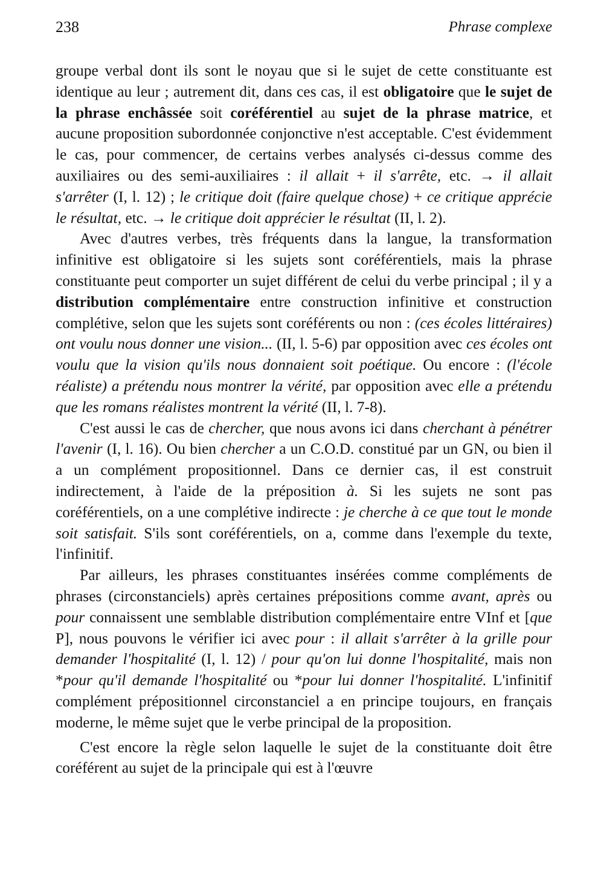238 Phrase complexe
groupe verbal dont ils sont le noyau que si le sujet de cette constituante est identique au leur ; autrement dit, dans ces cas, il est obligatoire que le sujet de la phrase enchâssée soit coréférentiel au sujet de la phrase matrice, et aucune proposition subordonnée conjonctive n'est acceptable. C'est évidemment le cas, pour commencer, de certains verbes analysés ci-dessus comme des auxiliaires ou des semi-auxiliaires : il allait + il s'arrête, etc. → il allait s'arrêter (I, l. 12) ; le critique doit (faire quelque chose) + ce critique apprécie le résultat, etc. → le critique doit apprécier le résultat (II, l. 2).
Avec d'autres verbes, très fréquents dans la langue, la transformation infinitive est obligatoire si les sujets sont coréférentiels, mais la phrase constituante peut comporter un sujet différent de celui du verbe principal ; il y a distribution complémentaire entre construction infinitive et construction complétive, selon que les sujets sont coréférents ou non : (ces écoles littéraires) ont voulu nous donner une vision... (II, l. 5-6) par opposition avec ces écoles ont voulu que la vision qu'ils nous donnaient soit poétique. Ou encore : (l'école réaliste) a prétendu nous montrer la vérité, par opposition avec elle a prétendu que les romans réalistes montrent la vérité (II, l. 7-8).
C'est aussi le cas de chercher, que nous avons ici dans cherchant à pénétrer l'avenir (I, l. 16). Ou bien chercher a un C.O.D. constitué par un GN, ou bien il a un complément propositionnel. Dans ce dernier cas, il est construit indirectement, à l'aide de la préposition à. Si les sujets ne sont pas coréférentiels, on a une complétive indirecte : je cherche à ce que tout le monde soit satisfait. S'ils sont coréférentiels, on a, comme dans l'exemple du texte, l'infinitif.
Par ailleurs, les phrases constituantes insérées comme compléments de phrases (circonstanciels) après certaines prépositions comme avant, après ou pour connaissent une semblable distribution complémentaire entre VInf et [que P], nous pouvons le vérifier ici avec pour : il allait s'arrêter à la grille pour demander l'hospitalité (I, l. 12) / pour qu'on lui donne l'hospitalité, mais non *pour qu'il demande l'hospitalité ou *pour lui donner l'hospitalité. L'infinitif complément prépositionnel circonstanciel a en principe toujours, en français moderne, le même sujet que le verbe principal de la proposition.
C'est encore la règle selon laquelle le sujet de la constituante doit être coréférent au sujet de la principale qui est à l'œuvre